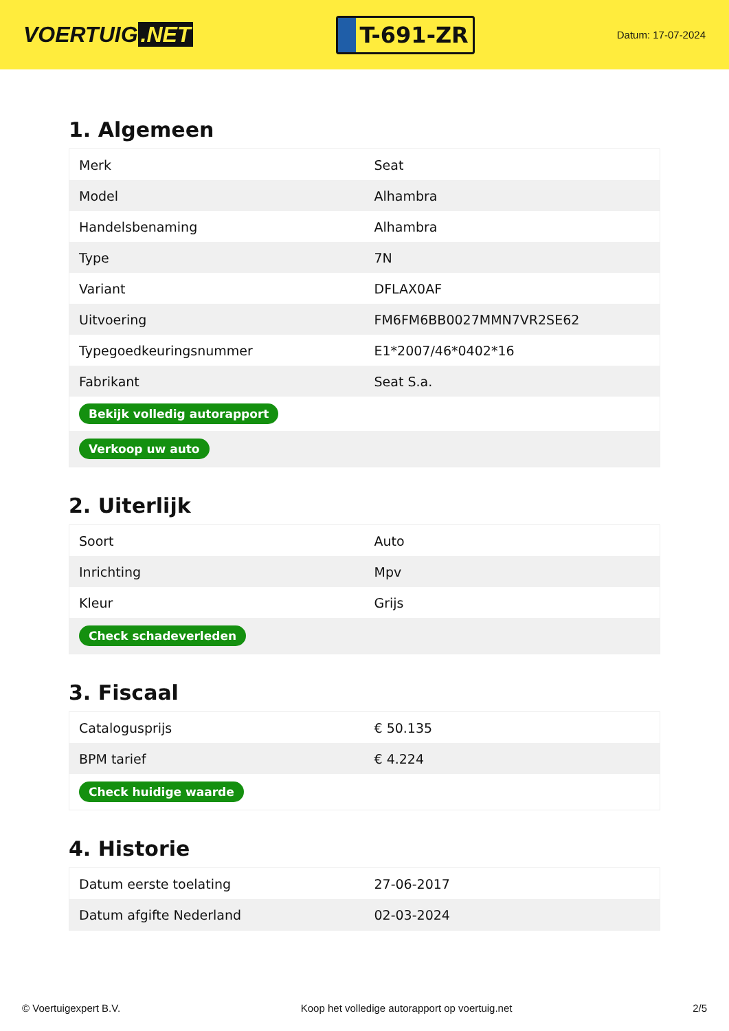VOERTUIG.NET
T-691-ZR
Datum: 17-07-2024
1. Algemeen
| Merk | Seat |
| Model | Alhambra |
| Handelsbenaming | Alhambra |
| Type | 7N |
| Variant | DFLAX0AF |
| Uitvoering | FM6FM6BB0027MMN7VR2SE62 |
| Typegoedkeuringsnummer | E1*2007/46*0402*16 |
| Fabrikant | Seat S.a. |
| Bekijk volledig autorapport | |
| Verkoop uw auto | |
2. Uiterlijk
| Soort | Auto |
| Inrichting | Mpv |
| Kleur | Grijs |
| Check schadeverleden | |
3. Fiscaal
| Catalogusprijs | € 50.135 |
| BPM tarief | € 4.224 |
| Check huidige waarde | |
4. Historie
| Datum eerste toelating | 27-06-2017 |
| Datum afgifte Nederland | 02-03-2024 |
© Voertuigexpert B.V. Koop het volledige autorapport op voertuig.net 2/5